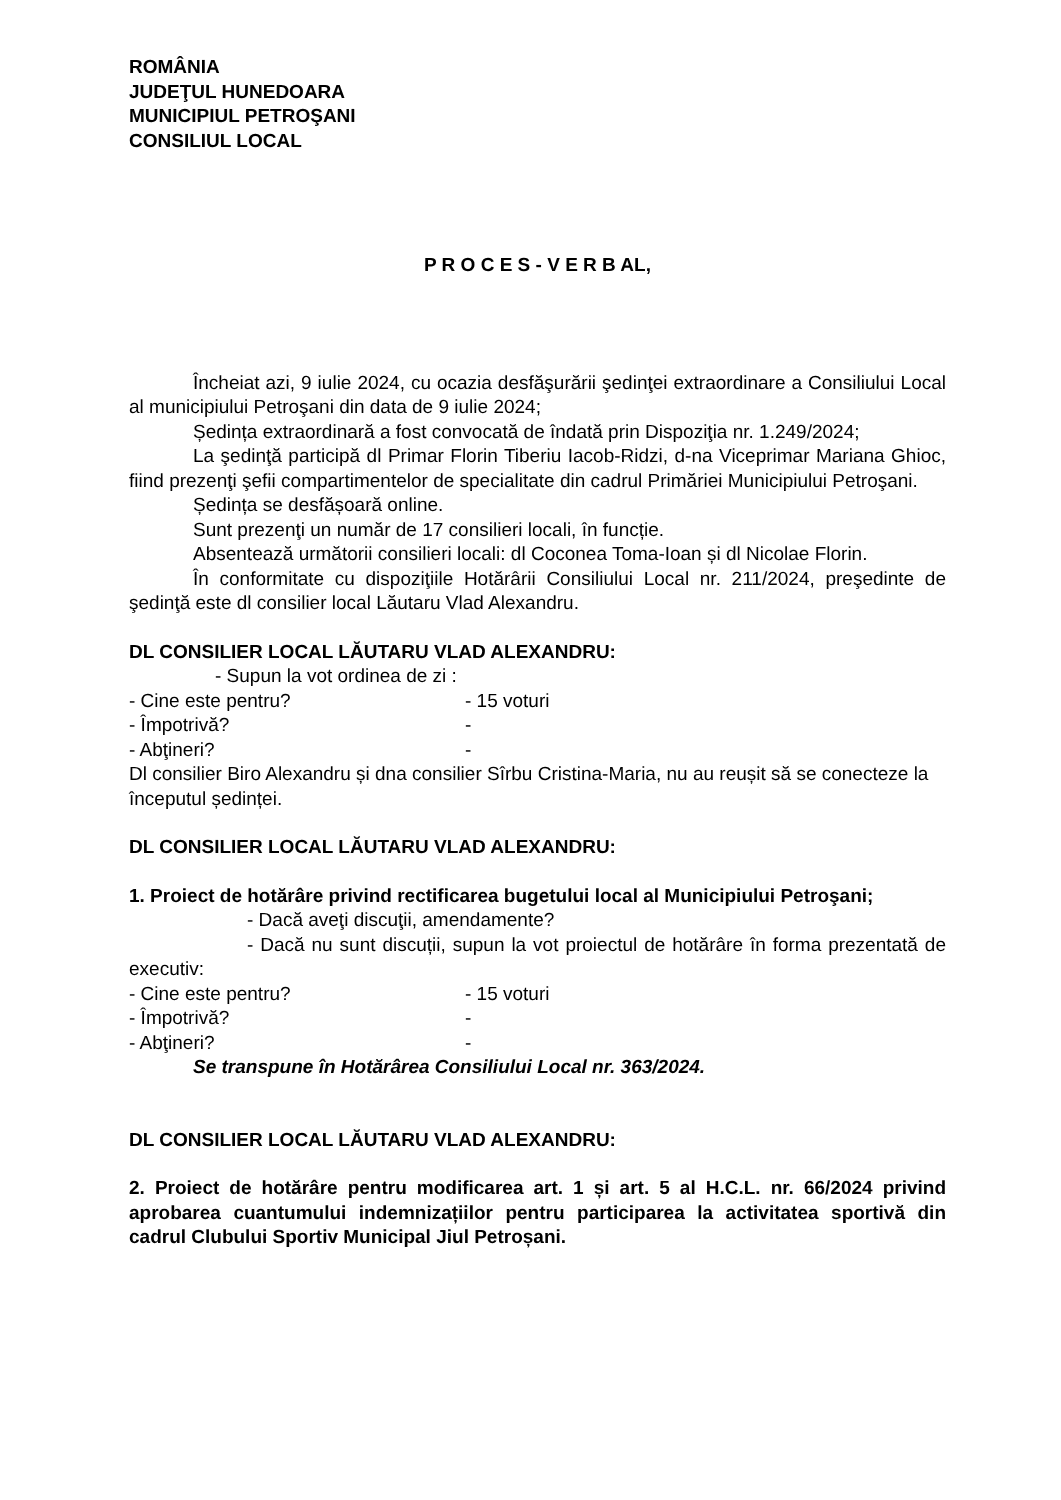ROMÂNIA
JUDEŢUL HUNEDOARA
MUNICIPIUL PETROŞANI
CONSILIUL LOCAL
P R O C E S - V E R B AL,
Încheiat azi, 9 iulie 2024, cu ocazia desfăşurării şedinţei extraordinare a Consiliului Local al municipiului Petroşani din data de 9 iulie 2024;
Ședința extraordinară a fost convocată de îndată prin Dispoziţia nr. 1.249/2024;
La şedinţă participă dl Primar Florin Tiberiu Iacob-Ridzi, d-na Viceprimar Mariana Ghioc, fiind prezenţi şefii compartimentelor de specialitate din cadrul Primăriei Municipiului Petroşani.
Ședința se desfășoară online.
Sunt prezenţi un număr de 17 consilieri locali, în funcție.
Absentează următorii consilieri locali: dl Coconea Toma-Ioan și dl Nicolae Florin.
În conformitate cu dispoziţiile Hotărârii Consiliului Local nr. 211/2024, preşedinte de şedinţă este dl consilier local Lăutaru Vlad Alexandru.
DL CONSILIER LOCAL LĂUTARU VLAD ALEXANDRU:
- Supun la vot ordinea de zi :
- Cine este pentru? - 15 voturi
- Împotrivă? -
- Abţineri? -
Dl consilier Biro Alexandru și dna consilier Sîrbu Cristina-Maria, nu au reușit să se conecteze la începutul ședinței.
DL CONSILIER LOCAL LĂUTARU VLAD ALEXANDRU:
1. Proiect de hotărâre privind rectificarea bugetului local al Municipiului Petroşani;
- Dacă aveţi discuţii, amendamente?
- Dacă nu sunt discuții, supun la vot proiectul de hotărâre în forma prezentată de executiv:
- Cine este pentru? - 15 voturi
- Împotrivă? -
- Abţineri? -
Se transpune în Hotărârea Consiliului Local nr. 363/2024.
DL CONSILIER LOCAL LĂUTARU VLAD ALEXANDRU:
2. Proiect de hotărâre pentru modificarea art. 1 și art. 5 al H.C.L. nr. 66/2024 privind aprobarea cuantumului indemnizațiilor pentru participarea la activitatea sportivă din cadrul Clubului Sportiv Municipal Jiul Petroșani.